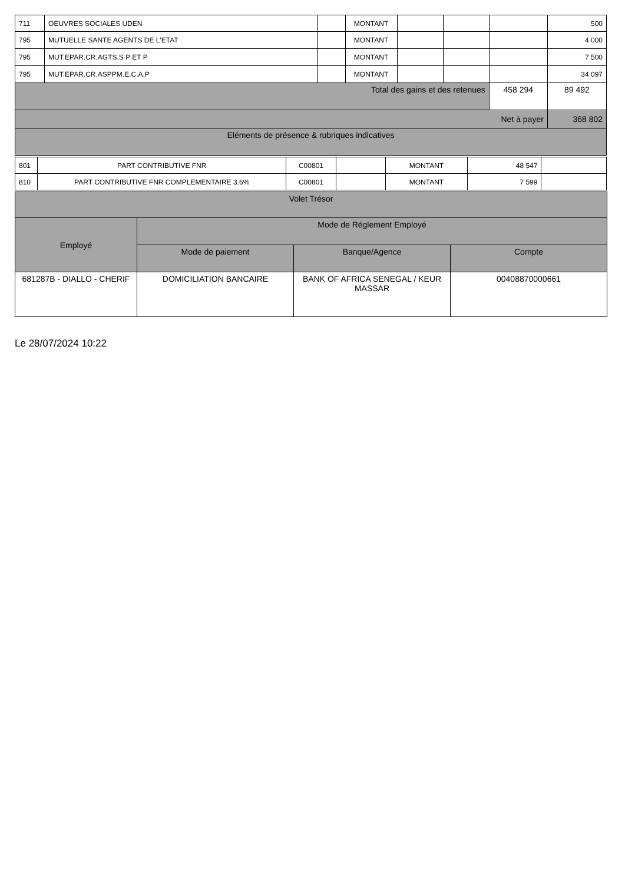| 711 | OEUVRES SOCIALES UDEN | | MONTANT | | | | 500 |
| 795 | MUTUELLE SANTE AGENTS DE L'ETAT | | MONTANT | | | | 4 000 |
| 795 | MUT.EPAR.CR.AGTS.S P ET P | | MONTANT | | | | 7 500 |
| 795 | MUT.EPAR.CR.ASPPM.E.C.A.P | | MONTANT | | | | 34 097 |
| Total des gains et des retenues | | | | | | 458 294 | 89 492 |
| Net à payer | | | | | | | 368 802 |
| Eléments de présence & rubriques indicatives | | | | | | | |
| 801 | PART CONTRIBUTIVE FNR | C00801 | | MONTANT | 48 547 | |
| 810 | PART CONTRIBUTIVE FNR COMPLEMENTAIRE 3.6% | C00801 | | MONTANT | 7 599 | |
| Volet Trésor | | | |
| Employé | Mode de Réglement Employé | | |
| | Mode de paiement | Banque/Agence | Compte |
| 681287B - DIALLO - CHERIF | DOMICILIATION BANCAIRE | BANK OF AFRICA SENEGAL / KEUR MASSAR | 00408870000661 |
Le 28/07/2024 10:22